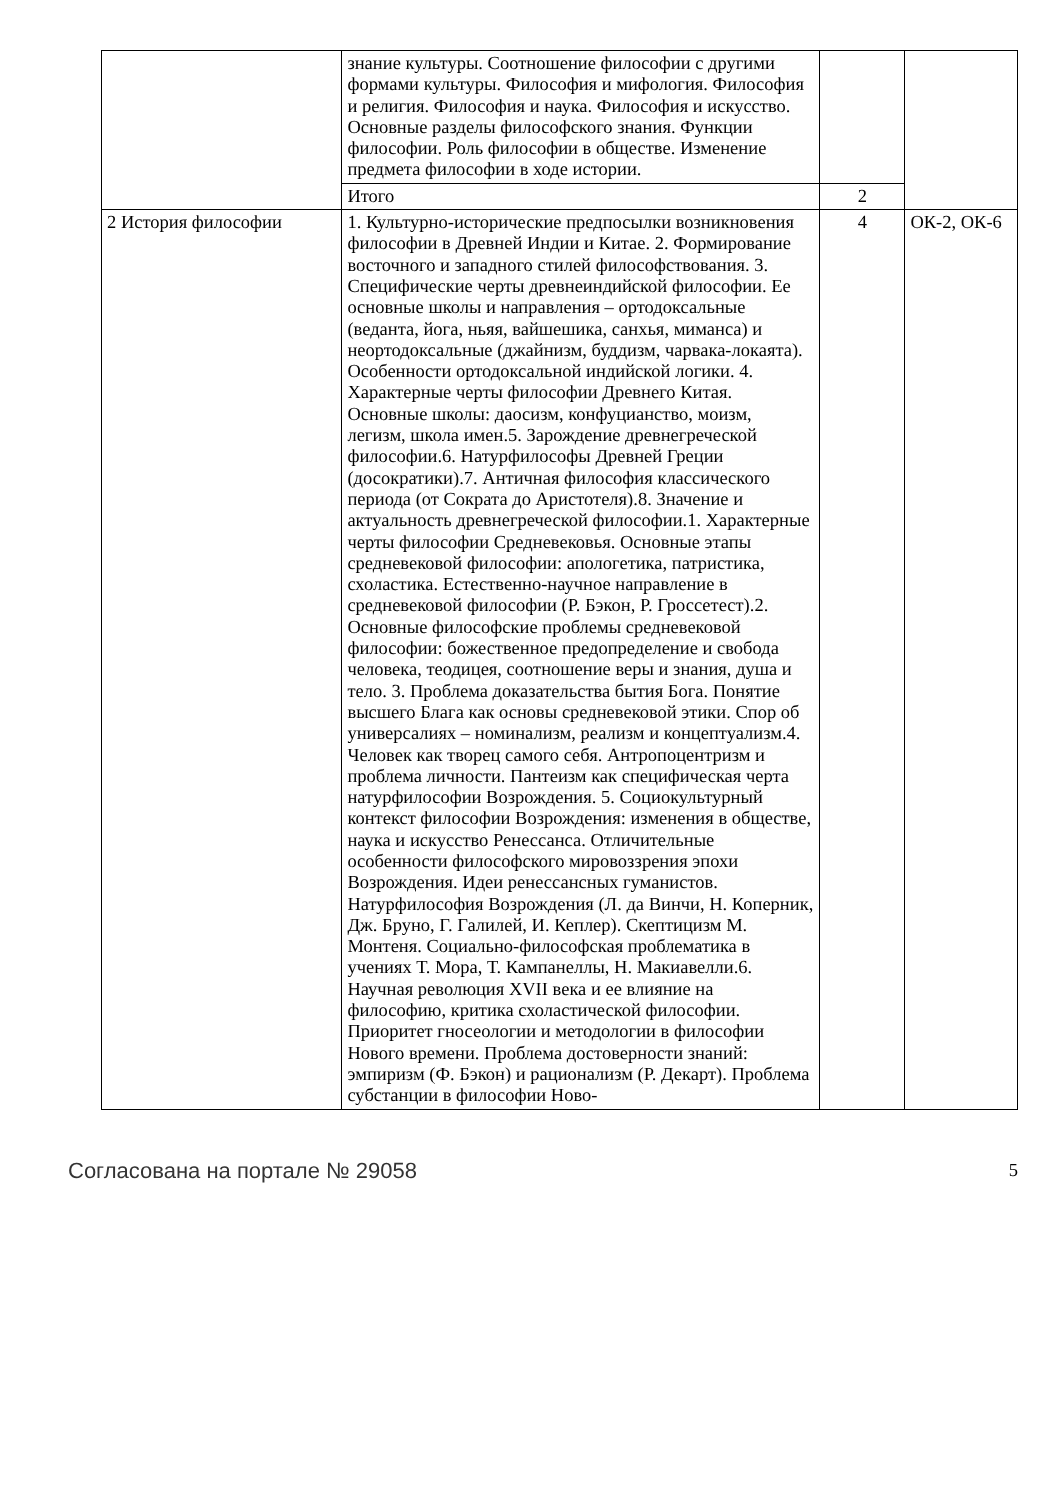| | знание культуры. Соотношение философии с другими формами культуры. Философия и мифология. Философия и религия. Философия и наука. Философия и искусство. Основные разделы философского знания. Функции философии. Роль философии в обществе. Изменение предмета философии в ходе истории. | | |
| | Итого | 2 | |
| 2 История философии | 1. Культурно-исторические предпосылки возникновения философии в Древней Индии и Китае. 2. Формирование восточного и западного стилей философствования. 3. Специфические черты древнеиндийской философии. Ее основные школы и направления – ортодоксальные (веданта, йога, ньяя, вайшешика, санхья, миманса) и неортодоксальные (джайнизм, буддизм, чарвака-локаята). Особенности ортодоксальной индийской логики. 4. Характерные черты философии Древнего Китая. Основные школы: даосизм, конфуцианство, моизм, легизм, школа имен.5. Зарождение древнегреческой философии.6. Натурфилософы Древней Греции (досократики).7. Античная философия классического периода (от Сократа до Аристотеля).8. Значение и актуальность древнегреческой философии.1. Характерные черты философии Средневековья. Основные этапы средневековой философии: апологетика, патристика, схоластика. Естественно-научное направление в средневековой философии (Р. Бэкон, Р. Гроссетест).2. Основные философские проблемы средневековой философии: божественное предопределение и свобода человека, теодицея, соотношение веры и знания, душа и тело. 3. Проблема доказательства бытия Бога. Понятие высшего Блага как основы средневековой этики. Спор об универсалиях – номинализм, реализм и концептуализм.4. Человек как творец самого себя. Антропоцентризм и проблема личности. Пантеизм как специфическая черта натурфилософии Возрождения. 5. Социокультурный контекст философии Возрождения: изменения в обществе, наука и искусство Ренессанса. Отличительные особенности философского мировоззрения эпохи Возрождения. Идеи ренессансных гуманистов. Натурфилософия Возрождения (Л. да Винчи, Н. Коперник, Дж. Бруно, Г. Галилей, И. Кеплер). Скептицизм М. Монтеня. Социально-философская проблематика в учениях Т. Мора, Т. Кампанеллы, Н. Макиавелли.6. Научная революция XVII века и ее влияние на философию, критика схоластической философии. Приоритет гносеологии и методологии в философии Нового времени. Проблема достоверности знаний: эмпиризм (Ф. Бэкон) и рационализм (Р. Декарт). Проблема субстанции в философии Ново- | 4 | ОК-2, ОК-6 |
Согласована на портале № 29058 5